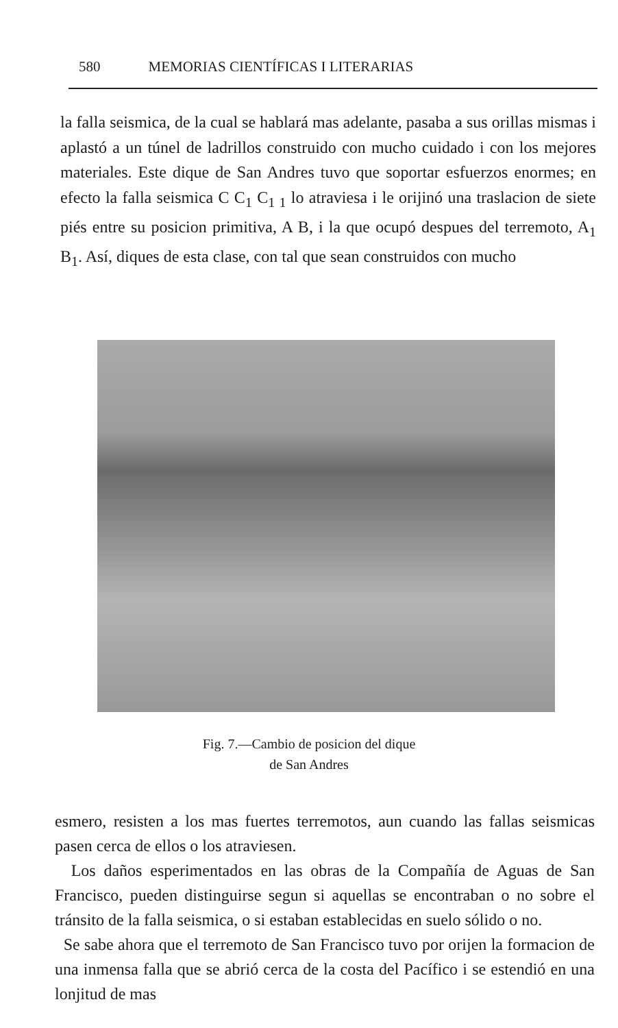580 MEMORIAS CIENTÍFICAS I LITERARIAS
la falla seismica, de la cual se hablará mas adelante, pasaba a sus orillas mismas i aplastó a un túnel de ladrillos construido con mucho cuidado i con los mejores materiales. Este dique de San Andres tuvo que soportar esfuerzos enormes; en efecto la falla seismica C C<sub>1</sub> C<sub>1 1</sub> lo atraviesa i le orijinó una traslacion de siete piés entre su posicion primitiva, A B, i la que ocupó despues del terremoto, A<sub>1</sub> B<sub>1</sub>. Así, diques de esta clase, con tal que sean construidos con mucho
Fig. 7.—Cambio de posicion del dique
de San Andres
esmero, resisten a los mas fuertes terremotos, aun cuando las fallas seismicas pasen cerca de ellos o los atraviesen.
Los daños esperimentados en las obras de la Compañía de Aguas de San Francisco, pueden distinguirse segun si aquellas se encontraban o no sobre el tránsito de la falla seismica, o si estaban establecidas en suelo sólido o no.
Se sabe ahora que el terremoto de San Francisco tuvo por orijen la formacion de una inmensa falla que se abrió cerca de la costa del Pacífico i se estendió en una lonjitud de mas